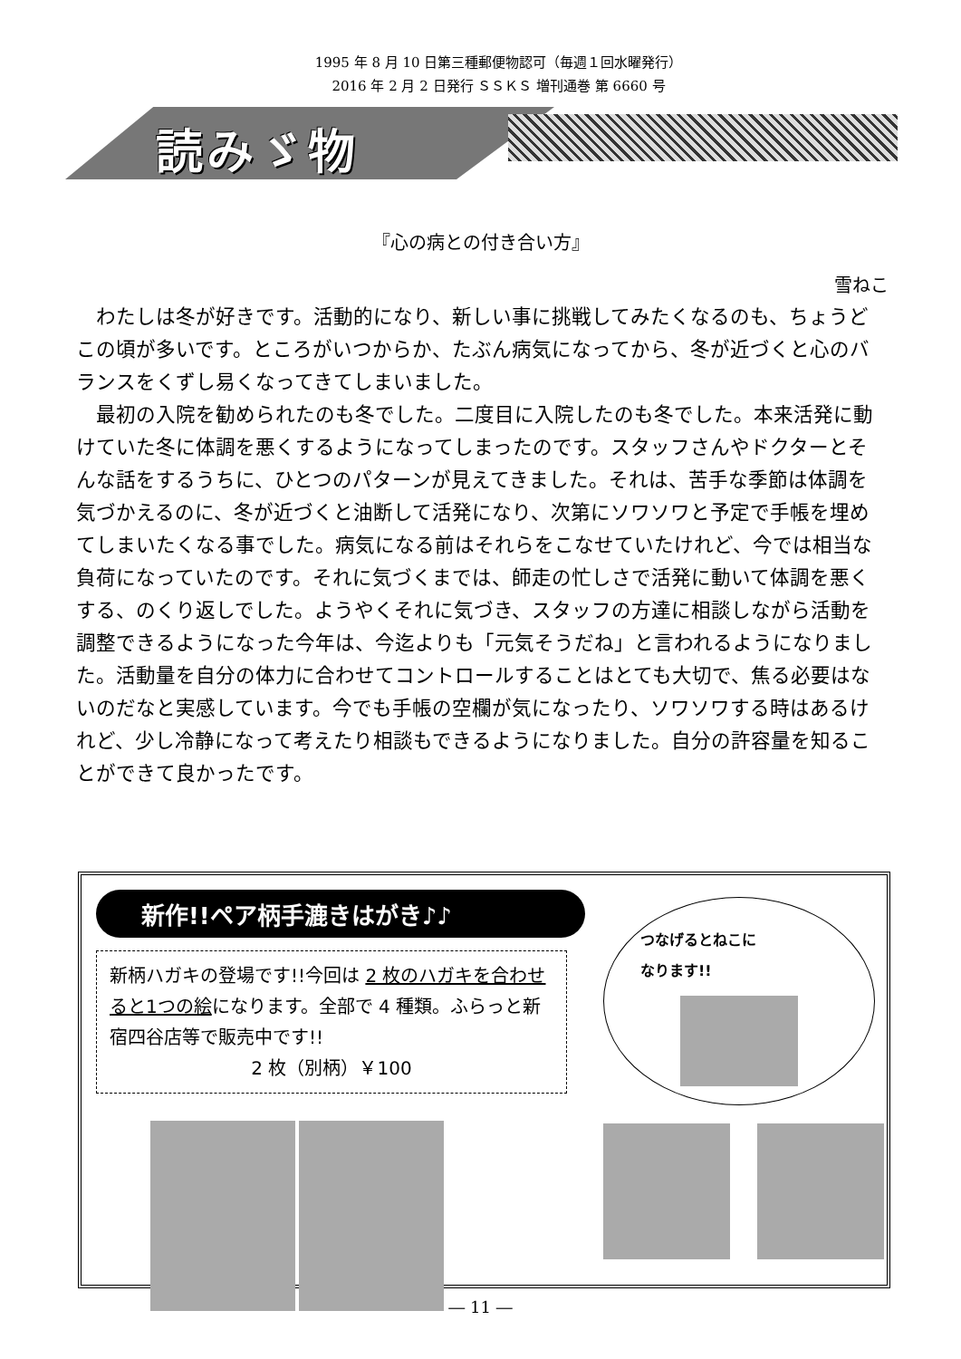1995 年 8 月 10 日第三種郵便物認可（毎週１回水曜発行）
2016 年 2 月 2 日発行 ＳＳＫＳ 増刊通巻 第 6660 号
読みゞ物
『心の病との付き合い方』
雪ねこ
わたしは冬が好きです。活動的になり、新しい事に挑戦してみたくなるのも、ちょうどこの頃が多いです。ところがいつからか、たぶん病気になってから、冬が近づくと心のバランスをくずし易くなってきてしまいました。
最初の入院を勧められたのも冬でした。二度目に入院したのも冬でした。本来活発に動けていた冬に体調を悪くするようになってしまったのです。スタッフさんやドクターとそんな話をするうちに、ひとつのパターンが見えてきました。それは、苦手な季節は体調を気づかえるのに、冬が近づくと油断して活発になり、次第にソワソワと予定で手帳を埋めてしまいたくなる事でした。病気になる前はそれらをこなせていたけれど、今では相当な負荷になっていたのです。それに気づくまでは、師走の忙しさで活発に動いて体調を悪くする、のくり返しでした。ようやくそれに気づき、スタッフの方達に相談しながら活動を調整できるようになった今年は、今迄よりも「元気そうだね」と言われるようになりました。活動量を自分の体力に合わせてコントロールすることはとても大切で、焦る必要はないのだなと実感しています。今でも手帳の空欄が気になったり、ソワソワする時はあるけれど、少し冷静になって考えたり相談もできるようになりました。自分の許容量を知ることができて良かったです。
新作!!ペア柄手漉きはがき♪♪
新柄ハガキの登場です!!今回は 2 枚のハガキを合わせると1つの絵になります。全部で 4 種類。ふらっと新宿四谷店等で販売中です!!
2 枚（別柄）￥100
つなげるとねこに
なります!!
― 11 ―